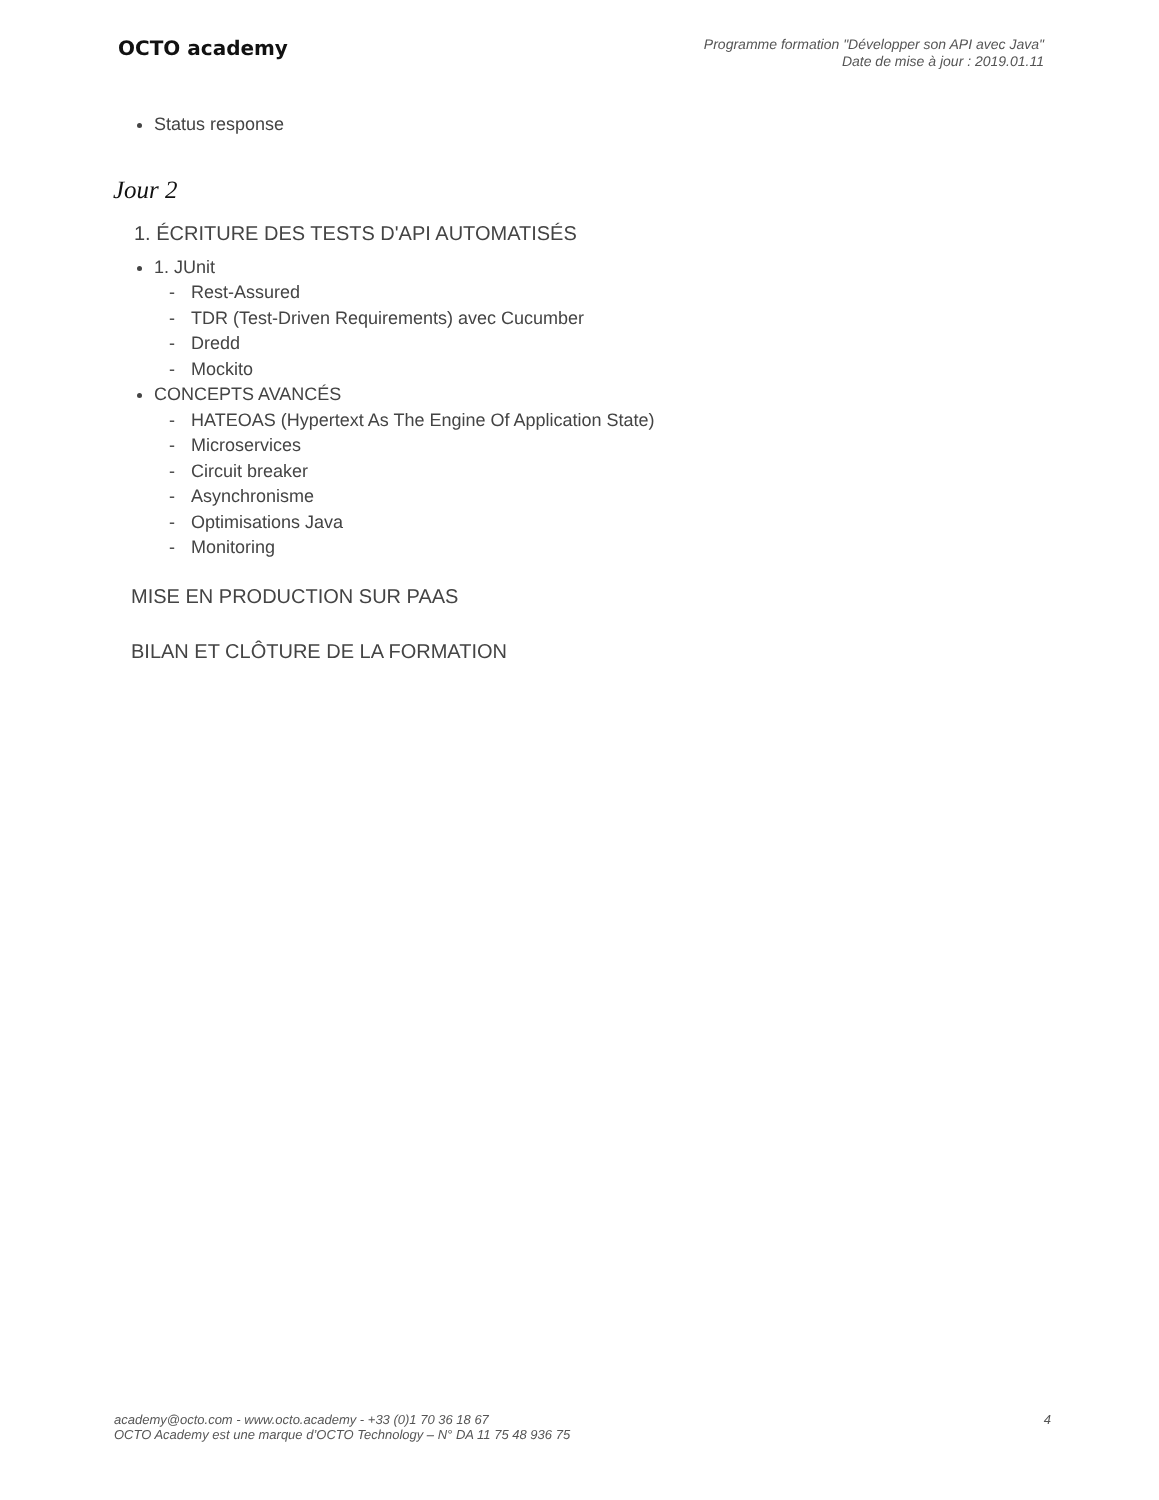OCTO academy
Programme formation "Développer son API avec Java"
Date de mise à jour : 2019.01.11
Status response
Jour 2
1. ÉCRITURE DES TESTS D'API AUTOMATISÉS
1. JUnit
- Rest-Assured
- TDR (Test-Driven Requirements) avec Cucumber
- Dredd
- Mockito
CONCEPTS AVANCÉS
- HATEOAS (Hypertext As The Engine Of Application State)
- Microservices
- Circuit breaker
- Asynchronisme
- Optimisations Java
- Monitoring
MISE EN PRODUCTION SUR PAAS
BILAN ET CLÔTURE DE LA FORMATION
academy@octo.com - www.octo.academy - +33 (0)1 70 36 18 67
OCTO Academy est une marque d’OCTO Technology – N° DA 11 75 48 936 75
4